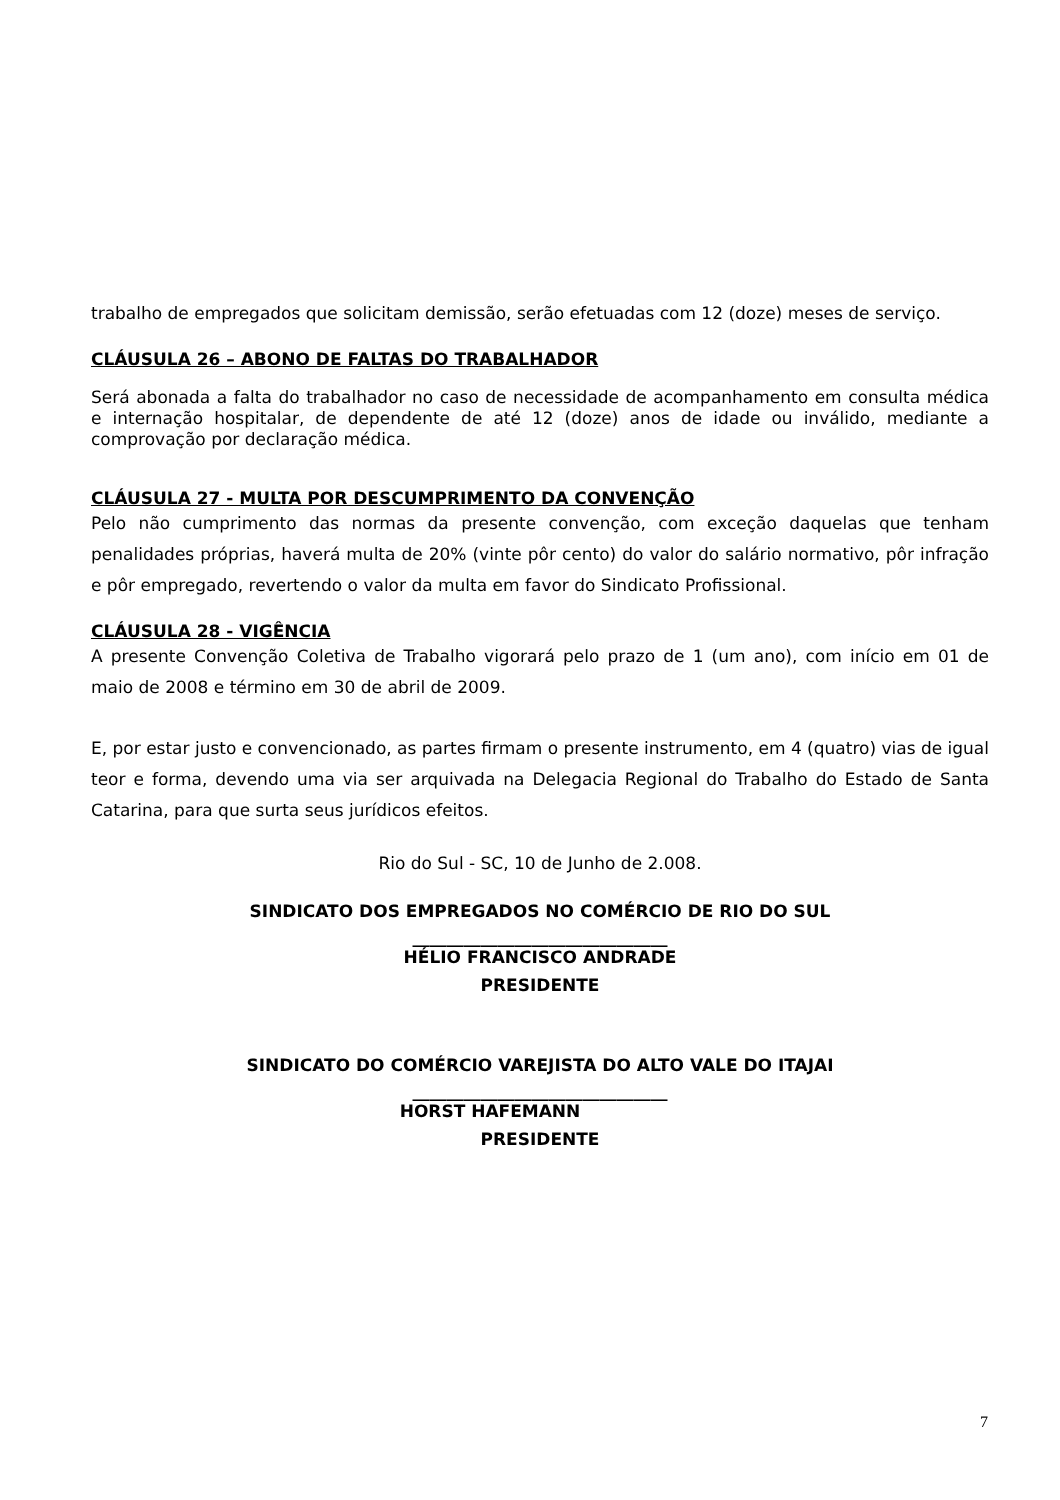trabalho de empregados que solicitam demissão, serão efetuadas com 12 (doze) meses de serviço.
CLÁUSULA 26 – ABONO DE FALTAS DO TRABALHADOR
Será abonada a falta do trabalhador no caso de necessidade de acompanhamento em consulta médica e internação hospitalar, de dependente de até 12 (doze) anos de idade ou inválido, mediante a comprovação por declaração médica.
CLÁUSULA 27 - MULTA POR DESCUMPRIMENTO DA CONVENÇÃO
Pelo não cumprimento das normas da presente convenção, com exceção daquelas que tenham penalidades próprias, haverá multa de 20% (vinte pôr cento) do valor do salário normativo, pôr infração e pôr empregado, revertendo o valor da multa em favor do Sindicato Profissional.
CLÁUSULA 28 - VIGÊNCIA
A presente Convenção Coletiva de Trabalho vigorará pelo prazo de 1 (um ano), com início em 01 de maio de 2008 e término em 30 de abril de 2009.
E, por estar justo e convencionado, as partes firmam o presente instrumento, em 4 (quatro) vias de igual teor e forma, devendo uma via ser arquivada na Delegacia Regional do Trabalho do Estado de Santa Catarina, para que surta seus jurídicos efeitos.
Rio do Sul - SC, 10 de Junho de 2.008.
SINDICATO DOS EMPREGADOS NO COMÉRCIO DE RIO DO SUL
______________________________
HÉLIO FRANCISCO ANDRADE
PRESIDENTE
SINDICATO DO COMÉRCIO VAREJISTA DO ALTO VALE DO ITAJAI
______________________________
HORST HAFEMANN
PRESIDENTE
7